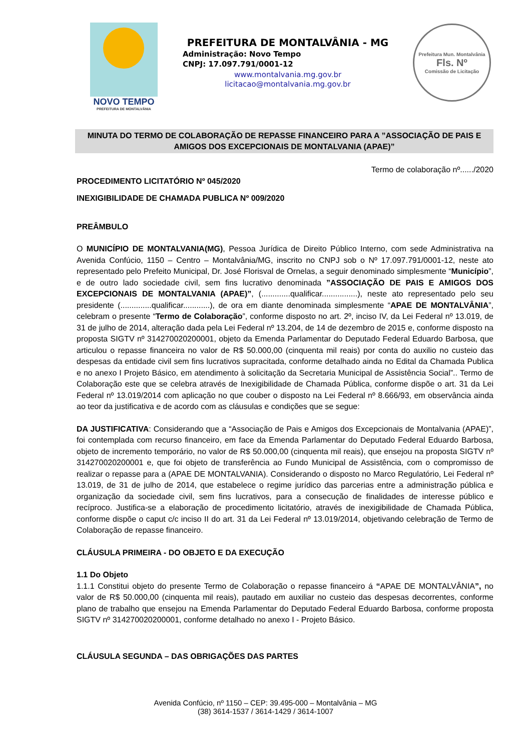NOVO TEMPO
PREFEITURA DE MONTALVÂNIA
PREFEITURA DE MONTALVÂNIA - MG
Administração: Novo Tempo
CNPJ: 17.097.791/0001-12
www.montalvania.mg.gov.br
licitacao@montalvania.mg.gov.br
Prefeitura Mun. Montalvânia
Fls. Nº
Comissão de Licitação
MINUTA DO TERMO DE COLABORAÇÃO DE REPASSE FINANCEIRO PARA A ”ASSOCIAÇÃO DE PAIS E AMIGOS DOS EXCEPCIONAIS DE MONTALVANIA (APAE)”
Termo de colaboração nº....../2020
PROCEDIMENTO LICITATÓRIO Nº 045/2020
INEXIGIBILIDADE DE CHAMADA PUBLICA Nº 009/2020
PREÂMBULO
O MUNICÍPIO DE MONTALVANIA(MG), Pessoa Jurídica de Direito Público Interno, com sede Administrativa na Avenida Confúcio, 1150 – Centro – Montalvânia/MG, inscrito no CNPJ sob o Nº 17.097.791/0001-12, neste ato representado pelo Prefeito Municipal, Dr. José Florisval de Ornelas, a seguir denominado simplesmente “Município”, e de outro lado sociedade civil, sem fins lucrativo denominada ”ASSOCIAÇÃO DE PAIS E AMIGOS DOS EXCEPCIONAIS DE MONTALVANIA (APAE)”, (.............qualificar................), neste ato representado pelo seu presidente (..............qualificar............), de ora em diante denominada simplesmente “APAE DE MONTALVÂNIA”, celebram o presente “Termo de Colaboração”, conforme disposto no art. 2º, inciso IV, da Lei Federal nº 13.019, de 31 de julho de 2014, alteração dada pela Lei Federal nº 13.204, de 14 de dezembro de 2015 e, conforme disposto na proposta SIGTV nº 314270020200001, objeto da Emenda Parlamentar do Deputado Federal Eduardo Barbosa, que articulou o repasse financeira no valor de R$ 50.000,00 (cinquenta mil reais) por conta do auxilio no custeio das despesas da entidade civil sem fins lucrativos supracitada, conforme detalhado ainda no Edital da Chamada Publica e no anexo I Projeto Básico, em atendimento à solicitação da Secretaria Municipal de Assistência Social”.. Termo de Colaboração este que se celebra através de Inexigibilidade de Chamada Pública, conforme dispõe o art. 31 da Lei Federal nº 13.019/2014 com aplicação no que couber o disposto na Lei Federal nº 8.666/93, em observância ainda ao teor da justificativa e de acordo com as cláusulas e condições que se segue:
DA JUSTIFICATIVA: Considerando que a “Associação de Pais e Amigos dos Excepcionais de Montalvania (APAE)”, foi contemplada com recurso financeiro, em face da Emenda Parlamentar do Deputado Federal Eduardo Barbosa, objeto de incremento temporário, no valor de R$ 50.000,00 (cinquenta mil reais), que ensejou na proposta SIGTV nº 314270020200001 e, que foi objeto de transferência ao Fundo Municipal de Assistência, com o compromisso de realizar o repasse para a (APAE DE MONTALVANIA). Considerando o disposto no Marco Regulatório, Lei Federal nº 13.019, de 31 de julho de 2014, que estabelece o regime jurídico das parcerias entre a administração pública e organização da sociedade civil, sem fins lucrativos, para a consecução de finalidades de interesse público e recíproco. Justifica-se a elaboração de procedimento licitatório, através de inexigibilidade de Chamada Pública, conforme dispõe o caput c/c inciso II do art. 31 da Lei Federal nº 13.019/2014, objetivando celebração de Termo de Colaboração de repasse financeiro.
CLÁUSULA PRIMEIRA - DO OBJETO E DA EXECUÇÃO
1.1 Do Objeto
1.1.1 Constitui objeto do presente Termo de Colaboração o repasse financeiro á “APAE DE MONTALVÂNIA”, no valor de R$ 50.000,00 (cinquenta mil reais), pautado em auxiliar no custeio das despesas decorrentes, conforme plano de trabalho que ensejou na Emenda Parlamentar do Deputado Federal Eduardo Barbosa, conforme proposta SIGTV nº 314270020200001, conforme detalhado no anexo I - Projeto Básico.
CLÁUSULA SEGUNDA – DAS OBRIGAÇÕES DAS PARTES
Avenida Confúcio, nº 1150 – CEP: 39.495-000 – Montalvânia – MG
(38) 3614-1537 / 3614-1429 / 3614-1007